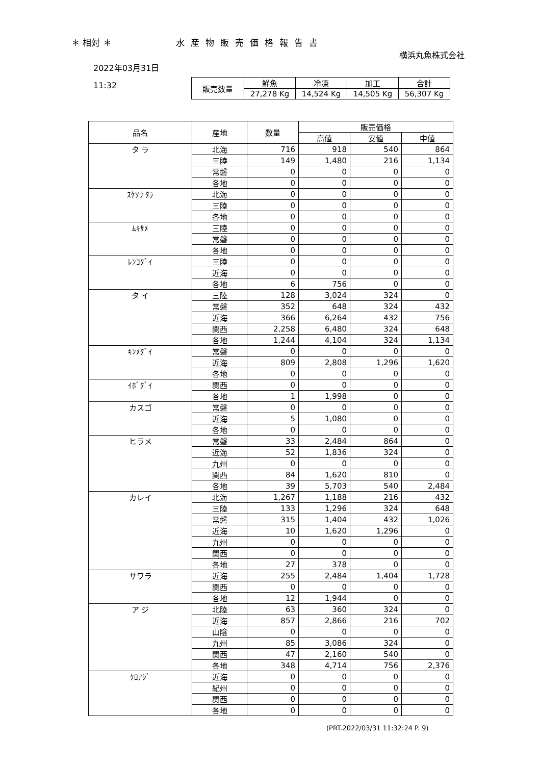＊ 相対 ＊ 水産物販売価格報告書
横浜丸魚株式会社
2022年03月31日
11:32
| 販売数量 | 鮮魚 | 冷凍 | 加工 | 合計 |
| | 27,278 Kg | 14,524 Kg | 14,505 Kg | 56,307 Kg |
| 品名 | 産地 | 数量 | 販売価格 | | |
| --- | --- | --- | --- | --- | --- |
| | | | 高値 | 安値 | 中値 |
| タ ラ | 北海 | 716 | 918 | 540 | 864 |
| | 三陸 | 149 | 1,480 | 216 | 1,134 |
| | 常磐 | 0 | 0 | 0 | 0 |
| | 各地 | 0 | 0 | 0 | 0 |
| ｽｹｿｳ ﾀﾗ | 北海 | 0 | 0 | 0 | 0 |
| | 三陸 | 0 | 0 | 0 | 0 |
| | 各地 | 0 | 0 | 0 | 0 |
| ﾑｷｻﾒ | 三陸 | 0 | 0 | 0 | 0 |
| | 常磐 | 0 | 0 | 0 | 0 |
| | 各地 | 0 | 0 | 0 | 0 |
| ﾚﾝｺﾀﾞｲ | 三陸 | 0 | 0 | 0 | 0 |
| | 近海 | 0 | 0 | 0 | 0 |
| | 各地 | 6 | 756 | 0 | 0 |
| タ イ | 三陸 | 128 | 3,024 | 324 | 0 |
| | 常磐 | 352 | 648 | 324 | 432 |
| | 近海 | 366 | 6,264 | 432 | 756 |
| | 関西 | 2,258 | 6,480 | 324 | 648 |
| | 各地 | 1,244 | 4,104 | 324 | 1,134 |
| ｷﾝﾒﾀﾞｲ | 常磐 | 0 | 0 | 0 | 0 |
| | 近海 | 809 | 2,808 | 1,296 | 1,620 |
| | 各地 | 0 | 0 | 0 | 0 |
| ｲﾎﾞﾀﾞｲ | 関西 | 0 | 0 | 0 | 0 |
| | 各地 | 1 | 1,998 | 0 | 0 |
| カスゴ | 常磐 | 0 | 0 | 0 | 0 |
| | 近海 | 5 | 1,080 | 0 | 0 |
| | 各地 | 0 | 0 | 0 | 0 |
| ヒラメ | 常磐 | 33 | 2,484 | 864 | 0 |
| | 近海 | 52 | 1,836 | 324 | 0 |
| | 九州 | 0 | 0 | 0 | 0 |
| | 関西 | 84 | 1,620 | 810 | 0 |
| | 各地 | 39 | 5,703 | 540 | 2,484 |
| カレイ | 北海 | 1,267 | 1,188 | 216 | 432 |
| | 三陸 | 133 | 1,296 | 324 | 648 |
| | 常磐 | 315 | 1,404 | 432 | 1,026 |
| | 近海 | 10 | 1,620 | 1,296 | 0 |
| | 九州 | 0 | 0 | 0 | 0 |
| | 関西 | 0 | 0 | 0 | 0 |
| | 各地 | 27 | 378 | 0 | 0 |
| サワラ | 近海 | 255 | 2,484 | 1,404 | 1,728 |
| | 関西 | 0 | 0 | 0 | 0 |
| | 各地 | 12 | 1,944 | 0 | 0 |
| ア ジ | 北陸 | 63 | 360 | 324 | 0 |
| | 近海 | 857 | 2,866 | 216 | 702 |
| | 山陰 | 0 | 0 | 0 | 0 |
| | 九州 | 85 | 3,086 | 324 | 0 |
| | 関西 | 47 | 2,160 | 540 | 0 |
| | 各地 | 348 | 4,714 | 756 | 2,376 |
| ｸﾛｱｼﾞ | 近海 | 0 | 0 | 0 | 0 |
| | 紀州 | 0 | 0 | 0 | 0 |
| | 関西 | 0 | 0 | 0 | 0 |
| | 各地 | 0 | 0 | 0 | 0 |
(PRT.2022/03/31 11:32:24 P. 9)